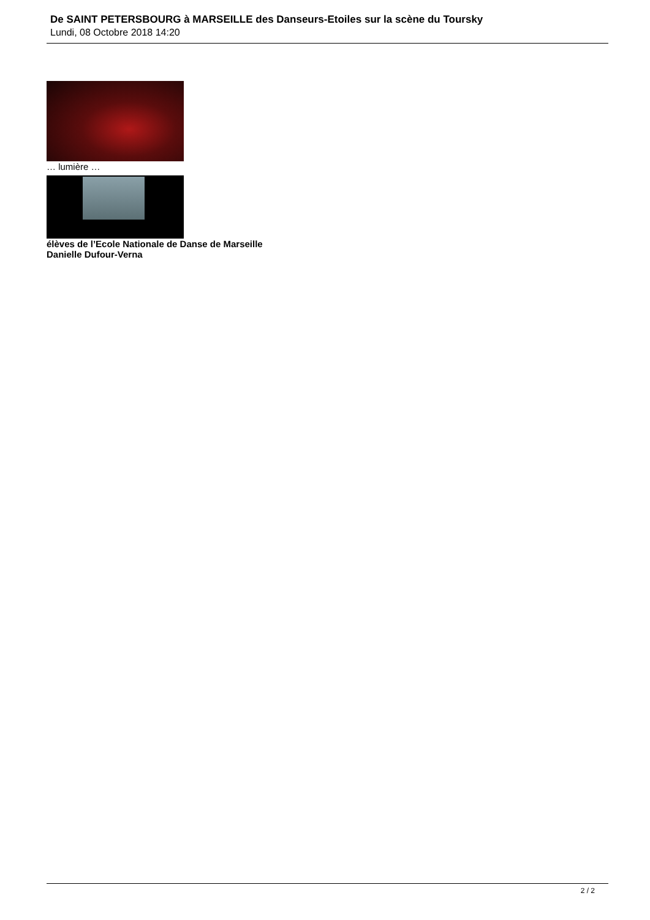De SAINT PETERSBOURG à MARSEILLE des Danseurs-Etoiles sur la scène du Toursky
Lundi, 08 Octobre 2018 14:20
… lumière …
élèves de l’Ecole Nationale de Danse de Marseille
Danielle Dufour-Verna
2 / 2